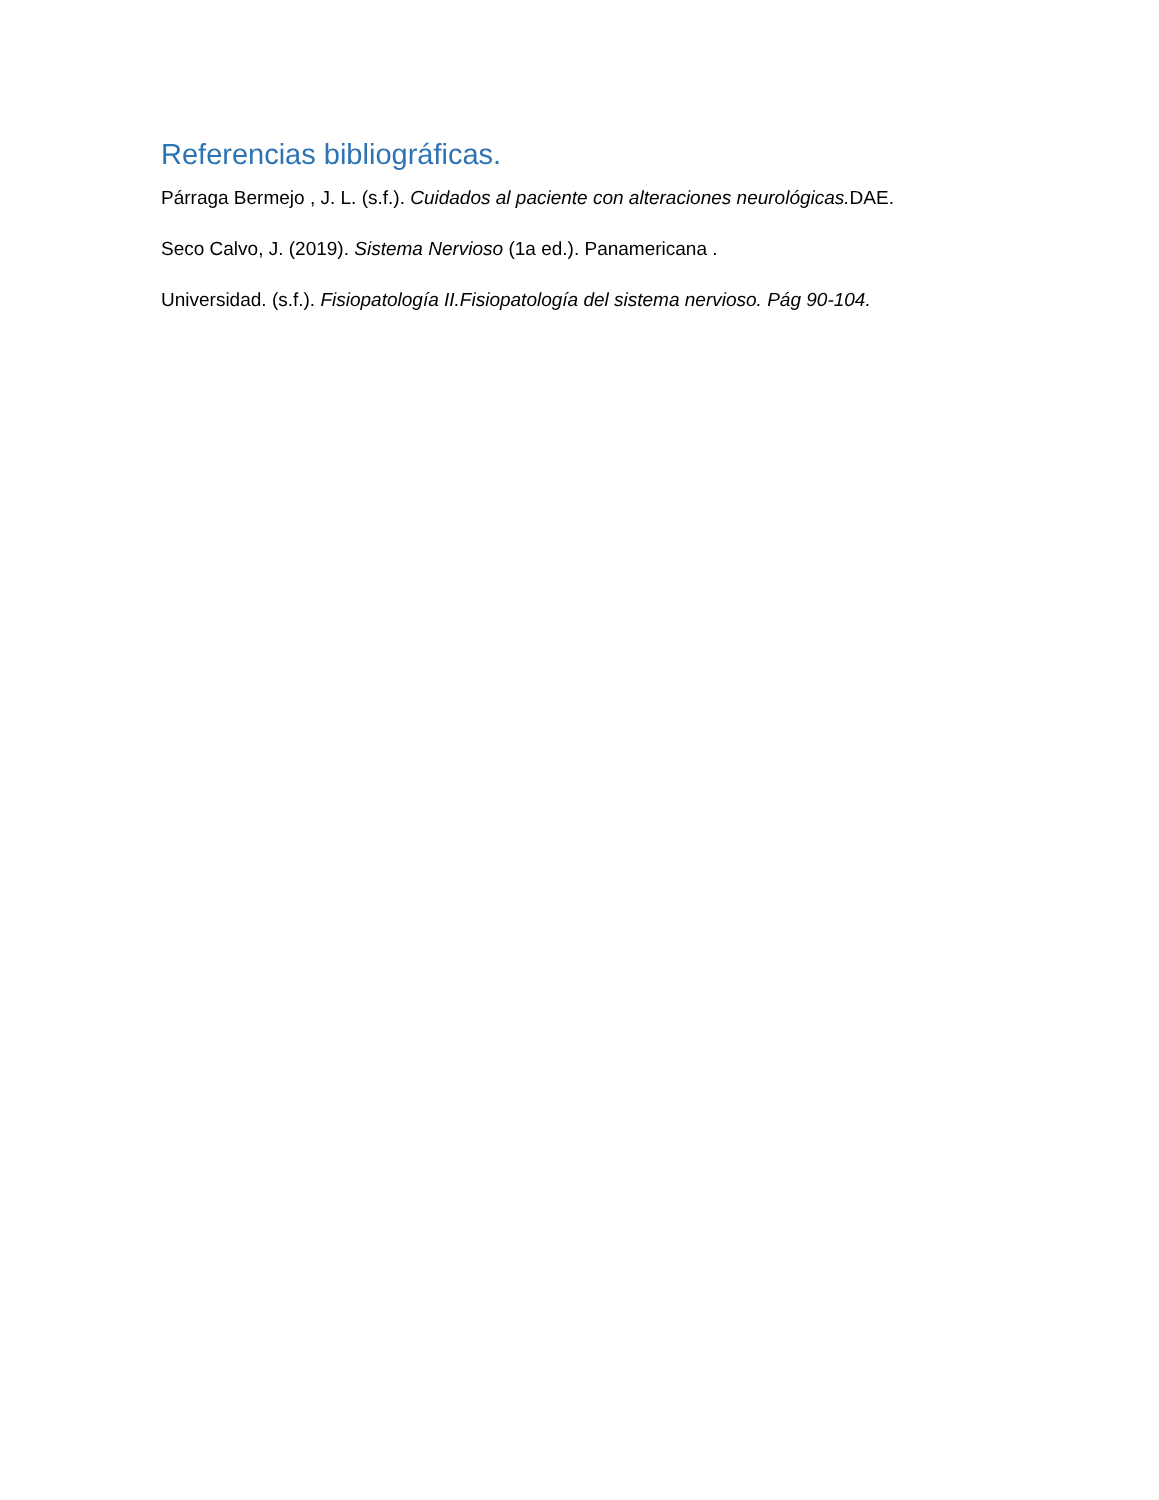Referencias bibliográficas.
Párraga Bermejo , J. L. (s.f.). Cuidados al paciente con alteraciones neurológicas. DAE.
Seco Calvo, J. (2019). Sistema Nervioso (1a ed.). Panamericana .
Universidad. (s.f.). Fisiopatología II.Fisiopatología del sistema nervioso. Pág 90-104.